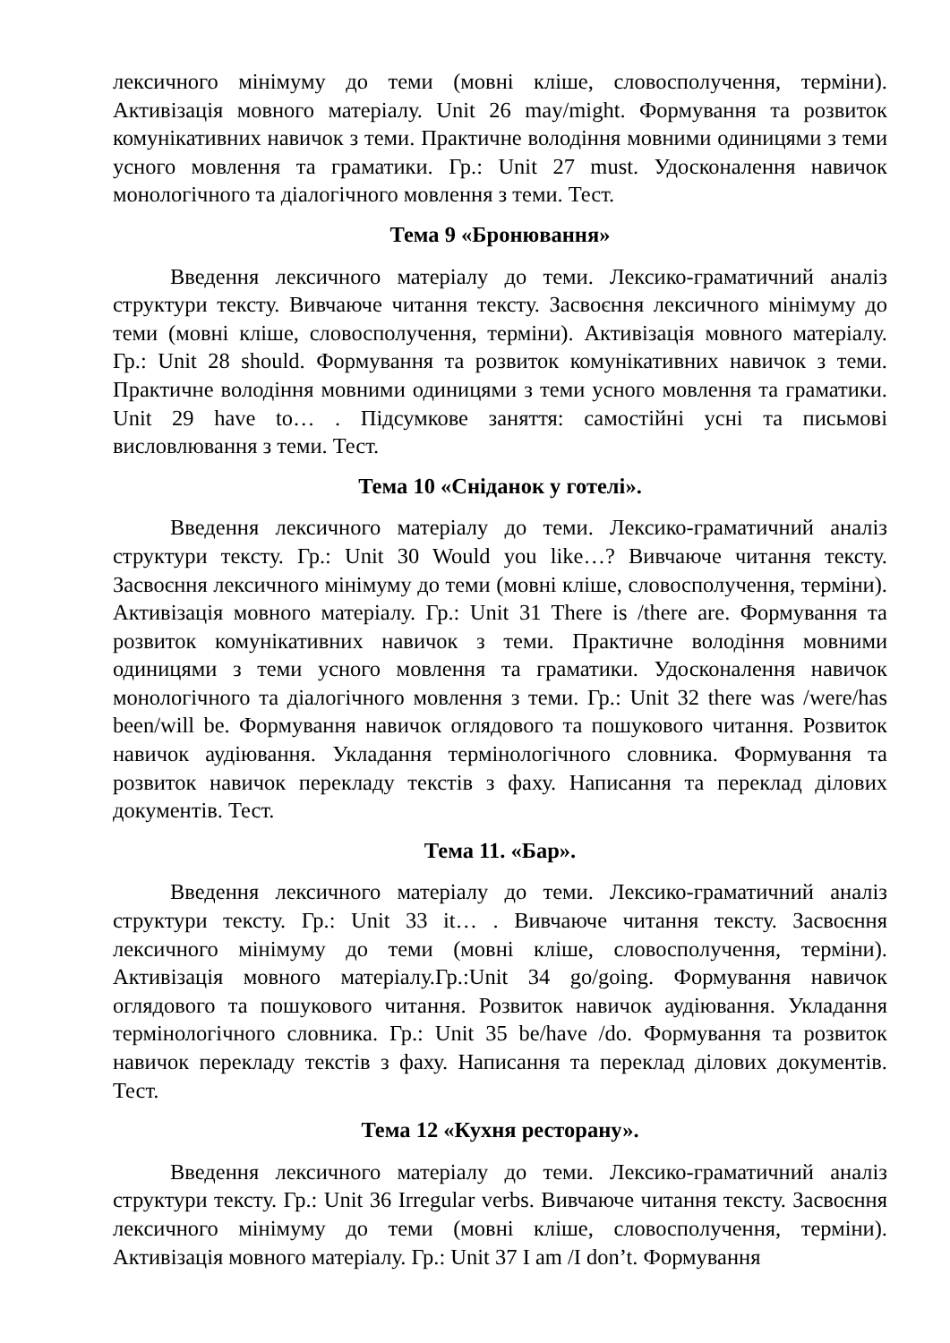лексичного мінімуму до теми (мовні кліше, словосполучення, терміни). Активізація мовного матеріалу. Unit 26 may/might. Формування та розвиток комунікативних навичок з теми. Практичне володіння мовними одиницями з теми усного мовлення та граматики. Гр.: Unit 27 must. Удосконалення навичок монологічного та діалогічного мовлення з теми. Тест.
Тема 9 «Бронювання»
Введення лексичного матеріалу до теми. Лексико-граматичний аналіз структури тексту. Вивчаюче читання тексту. Засвоєння лексичного мінімуму до теми (мовні кліше, словосполучення, терміни). Активізація мовного матеріалу. Гр.: Unit 28 should. Формування та розвиток комунікативних навичок з теми. Практичне володіння мовними одиницями з теми усного мовлення та граматики. Unit 29 have to… . Підсумкове заняття: самостійні усні та письмові висловлювання з теми. Тест.
Тема 10 «Сніданок у готелі».
Введення лексичного матеріалу до теми. Лексико-граматичний аналіз структури тексту. Гр.: Unit 30 Would you like…? Вивчаюче читання тексту. Засвоєння лексичного мінімуму до теми (мовні кліше, словосполучення, терміни). Активізація мовного матеріалу. Гр.: Unit 31 There is /there are. Формування та розвиток комунікативних навичок з теми. Практичне володіння мовними одиницями з теми усного мовлення та граматики. Удосконалення навичок монологічного та діалогічного мовлення з теми. Гр.: Unit 32 there was /were/has been/will be. Формування навичок оглядового та пошукового читання. Розвиток навичок аудіювання. Укладання термінологічного словника. Формування та розвиток навичок перекладу текстів з фаху. Написання та переклад ділових документів. Тест.
Тема 11. «Бар».
Введення лексичного матеріалу до теми. Лексико-граматичний аналіз структури тексту. Гр.: Unit 33 it… . Вивчаюче читання тексту. Засвоєння лексичного мінімуму до теми (мовні кліше, словосполучення, терміни). Активізація мовного матеріалу.Гр.:Unit 34 go/going. Формування навичок оглядового та пошукового читання. Розвиток навичок аудіювання. Укладання термінологічного словника. Гр.: Unit 35 be/have /do. Формування та розвиток навичок перекладу текстів з фаху. Написання та переклад ділових документів. Тест.
Тема 12 «Кухня ресторану».
Введення лексичного матеріалу до теми. Лексико-граматичний аналіз структури тексту. Гр.: Unit 36 Irregular verbs. Вивчаюче читання тексту. Засвоєння лексичного мінімуму до теми (мовні кліше, словосполучення, терміни). Активізація мовного матеріалу. Гр.: Unit 37 I am /I don’t. Формування